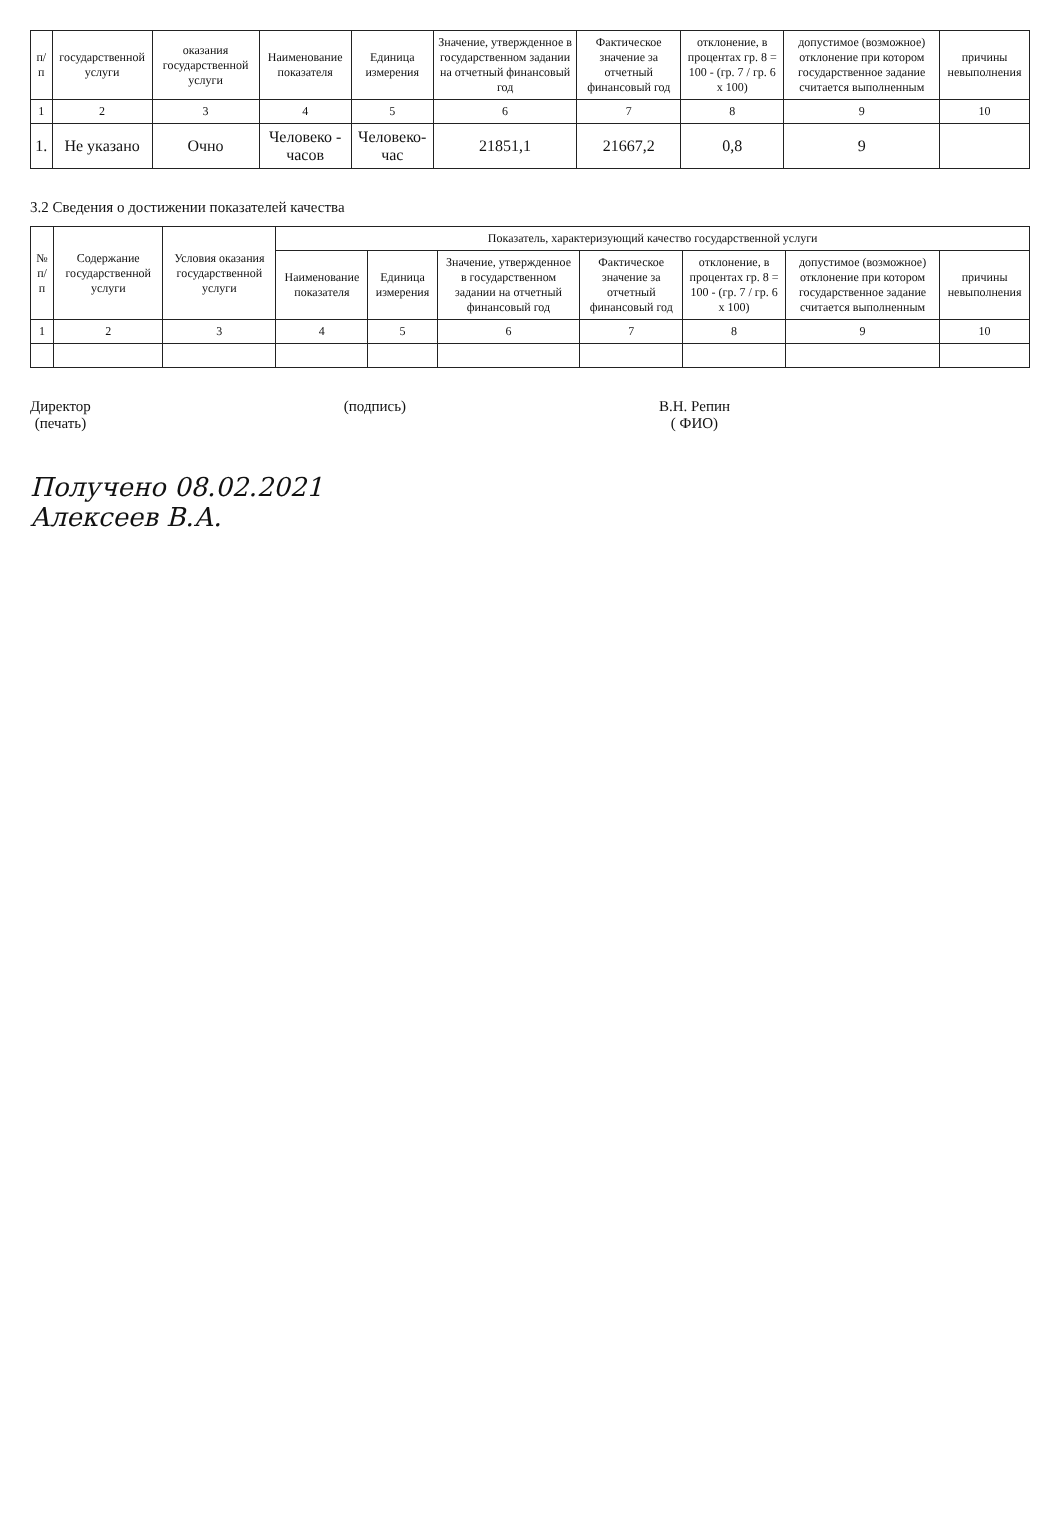| п/п | государственной услуги | оказания государственной услуги | Наименование показателя | Единица измерения | Значение, утвержденное в государственном задании на отчетный финансовый год | Фактическое значение за отчетный финансовый год | отклонение, в процентах гр. 8 = 100 - (гр. 7 / гр. 6 х 100) | допустимое (возможное) отклонение при котором государственное задание считается выполненным | причины невыполнения |
| --- | --- | --- | --- | --- | --- | --- | --- | --- | --- |
| 1 | 2 | 3 | 4 | 5 | 6 | 7 | 8 | 9 | 10 |
| 1. | Не указано | Очно | Человеко - часов | Человеко-час | 21851,1 | 21667,2 | 0,8 | 9 | |
3.2 Сведения о достижении показателей качества
| № п/п | Содержание государственной услуги | Условия оказания государственной услуги | Показатель, характеризующий качество государственной услуги | | | | | | |
| --- | --- | --- | --- | --- | --- | --- | --- | --- | --- |
| | | | Наименование показателя | Единица измерения | Значение, утвержденное в государственном задании на отчетный финансовый год | Фактическое значение за отчетный финансовый год | отклонение, в процентах гр. 8 = 100 - (гр. 7 / гр. 6 х 100) | допустимое (возможное) отклонение при котором государственное задание считается выполненным | причины невыполнения |
| 1 | 2 | 3 | 4 | 5 | 6 | 7 | 8 | 9 | 10 |
Директор
(печать)
(подпись) В.Н. Репин
( ФИО)
Получено 08.02.2021
Алексеев В.А.